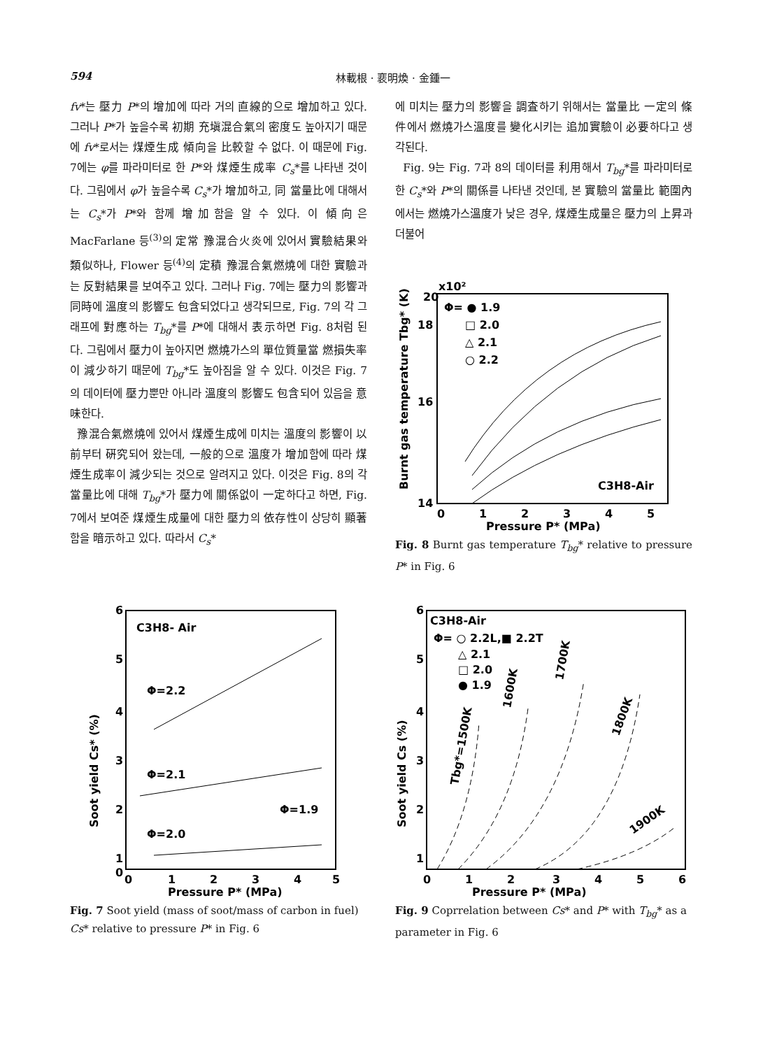594 林載根 · 裵明煥 · 金鍾一
fv*는 壓力 P*의 增加에 따라 거의 直線的으로 增加하고 있다. 그러나 P*가 높을수록 初期 充塡混合氣의 密度도 높아지기 때문에 fv*로서는 煤煙生成 傾向을 比較할 수 없다. 이 때문에 Fig. 7에는 φ를 파라미터로 한 P*와 煤煙生成率 C<sub>s</sub>*를 나타낸 것이다. 그림에서 φ가 높을수록 C<sub>s</sub>*가 增加하고, 同 當量比에 대해서는 C<sub>s</sub>*가 P*와 함께 增加함을 알 수 있다. 이 傾向은 MacFarlane 등<sup>(3)</sup>의 定常 豫混合火炎에 있어서 實驗結果와 類似하나, Flower 등<sup>(4)</sup>의 定積 豫混合氣燃燒에 대한 實驗과는 反對結果를 보여주고 있다. 그러나 Fig. 7에는 壓力의 影響과 同時에 溫度의 影響도 包含되었다고 생각되므로, Fig. 7의 각 그래프에 對應하는 T<sub>bg</sub>*를 P*에 대해서 表示하면 Fig. 8처럼 된다. 그림에서 壓力이 높아지면 燃燒가스의 單位質量當 燃損失率이 減少하기 때문에 T<sub>bg</sub>*도 높아짐을 알 수 있다. 이것은 Fig. 7의 데이터에 壓力뿐만 아니라 溫度의 影響도 包含되어 있음을 意味한다.
豫混合氣燃燒에 있어서 煤煙生成에 미치는 溫度의 影響이 以前부터 硏究되어 왔는데, 一般的으로 溫度가 增加함에 따라 煤煙生成率이 減少되는 것으로 알려지고 있다. 이것은 Fig. 8의 각 當量比에 대해 T<sub>bg</sub>*가 壓力에 關係없이 一定하다고 하면, Fig. 7에서 보여준 煤煙生成量에 대한 壓力의 依存性이 상당히 顯著함을 暗示하고 있다. 따라서 C<sub>s</sub>*
에 미치는 壓力의 影響을 調査하기 위해서는 當量比 一定의 條件에서 燃燒가스溫度를 變化시키는 追加實驗이 必要하다고 생각된다.
Fig. 9는 Fig. 7과 8의 데이터를 利用해서 T<sub>bg</sub>*를 파라미터로 한 C<sub>s</sub>*와 P*의 關係를 나타낸 것인데, 본 實驗의 當量比 範圍內에서는 燃燒가스溫度가 낮은 경우, 煤煙生成量은 壓力의 上昇과 더불어
20
x10²
16
18
14
Φ= ● 1.9
□ 2.0
△ 2.1
○ 2.2
C3H8-Air
0
1
2
3
4
5
Pressure P* (MPa)
Burnt gas temperature Tbg* (K)
Fig. 8 Burnt gas temperature T<sub>bg</sub>* relative to pressure P* in Fig. 6
C3H8- Air
Φ=2.2
Φ=2.1
Φ=1.9
Φ=2.0
6
5
4
3
2
1
0
0
1
2
3
4
5
Pressure P* (MPa)
Soot yield Cs* (%)
Fig. 7 Soot yield (mass of soot/mass of carbon in fuel) Cs* relative to pressure P* in Fig. 6
C3H8-Air
Φ= ○ 2.2L,■ 2.2T
△ 2.1
□ 2.0
● 1.9
Tbg*=1500K
1600K
1700K
1800K
1900K
6
5
4
3
2
1
0
1
2
3
4
5
6
Pressure P* (MPa)
Soot yield Cs (%)
Fig. 9 Coprrelation between Cs* and P* with T<sub>bg</sub>* as a parameter in Fig. 6